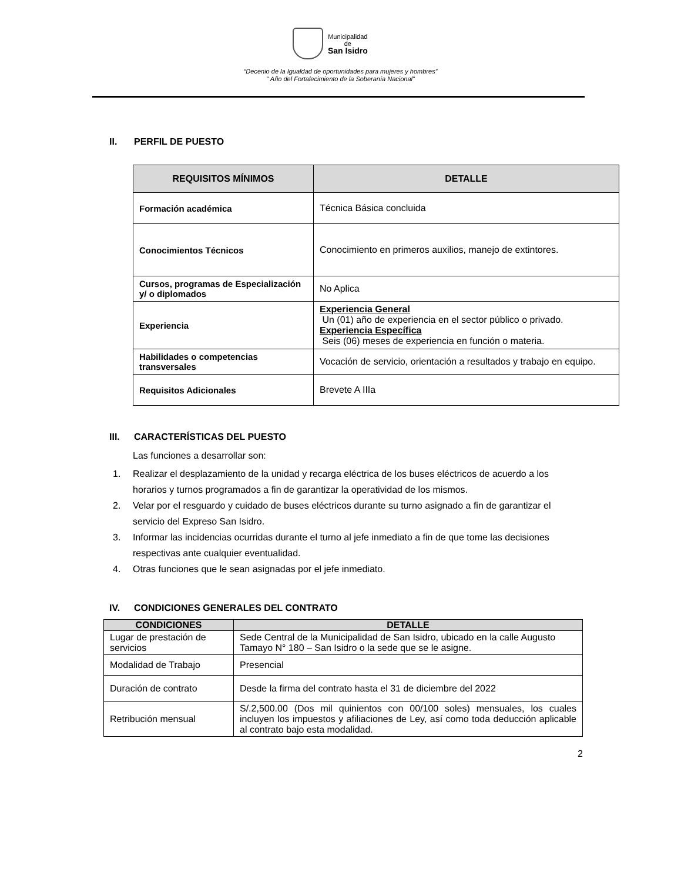Municipalidad
de
San Isidro
“Decenio de la Igualdad de oportunidades para mujeres y hombres”
" Año del Fortalecimiento de la Soberanía Nacional”
II. PERFIL DE PUESTO
| REQUISITOS MÍNIMOS | DETALLE |
| --- | --- |
| Formación académica | Técnica Básica concluida |
| Conocimientos Técnicos | Conocimiento en primeros auxilios, manejo de extintores. |
| Cursos, programas de Especialización y/ o diplomados | No Aplica |
| Experiencia | Experiencia General Un (01) año de experiencia en el sector público o privado. Experiencia Específica Seis (06) meses de experiencia en función o materia. |
| Habilidades o competencias transversales | Vocación de servicio, orientación a resultados y trabajo en equipo. |
| Requisitos Adicionales | Brevete A IIIa |
III. CARACTERÍSTICAS DEL PUESTO
Las funciones a desarrollar son:
1. Realizar el desplazamiento de la unidad y recarga eléctrica de los buses eléctricos de acuerdo a los horarios y turnos programados a fin de garantizar la operatividad de los mismos.
2. Velar por el resguardo y cuidado de buses eléctricos durante su turno asignado a fin de garantizar el servicio del Expreso San Isidro.
3. Informar las incidencias ocurridas durante el turno al jefe inmediato a fin de que tome las decisiones respectivas ante cualquier eventualidad.
4. Otras funciones que le sean asignadas por el jefe inmediato.
IV. CONDICIONES GENERALES DEL CONTRATO
| CONDICIONES | DETALLE |
| --- | --- |
| Lugar de prestación de servicios | Sede Central de la Municipalidad de San Isidro, ubicado en la calle Augusto Tamayo N° 180 – San Isidro o la sede que se le asigne. |
| Modalidad de Trabajo | Presencial |
| Duración de contrato | Desde la firma del contrato hasta el 31 de diciembre del 2022 |
| Retribución mensual | S/.2,500.00 (Dos mil quinientos con 00/100 soles) mensuales, los cuales incluyen los impuestos y afiliaciones de Ley, así como toda deducción aplicable al contrato bajo esta modalidad. |
2